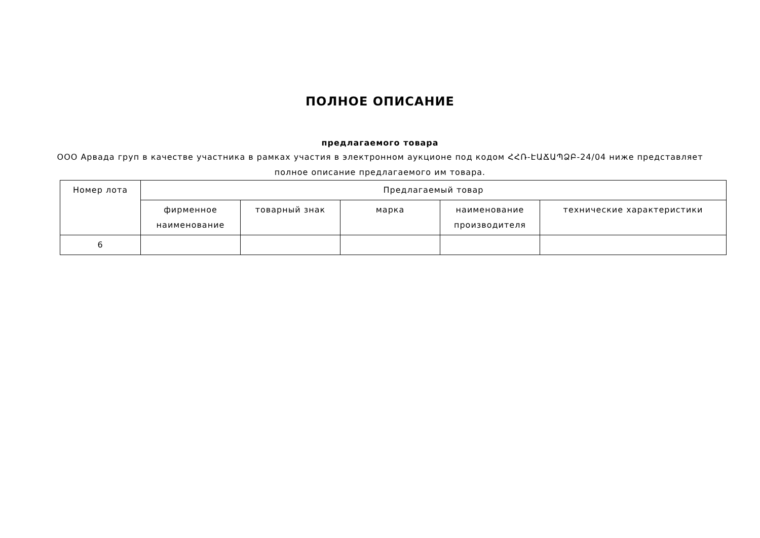ПОЛНОЕ ОПИСАНИЕ
предлагаемого товара
ООО Арвада груп в качестве участника в рамках участия в электронном аукционе под кодом ՀՀՌ-ԷԱՃԱՊՁԲ-24/04 ниже представляет полное описание предлагаемого им товара.
| Номер лота | Предлагаемый товар | | | | |
| --- | --- | --- | --- | --- | --- |
| | фирменное наименование | товарный знак | марка | наименование производителя | технические характеристики |
| 6 | | | | | |